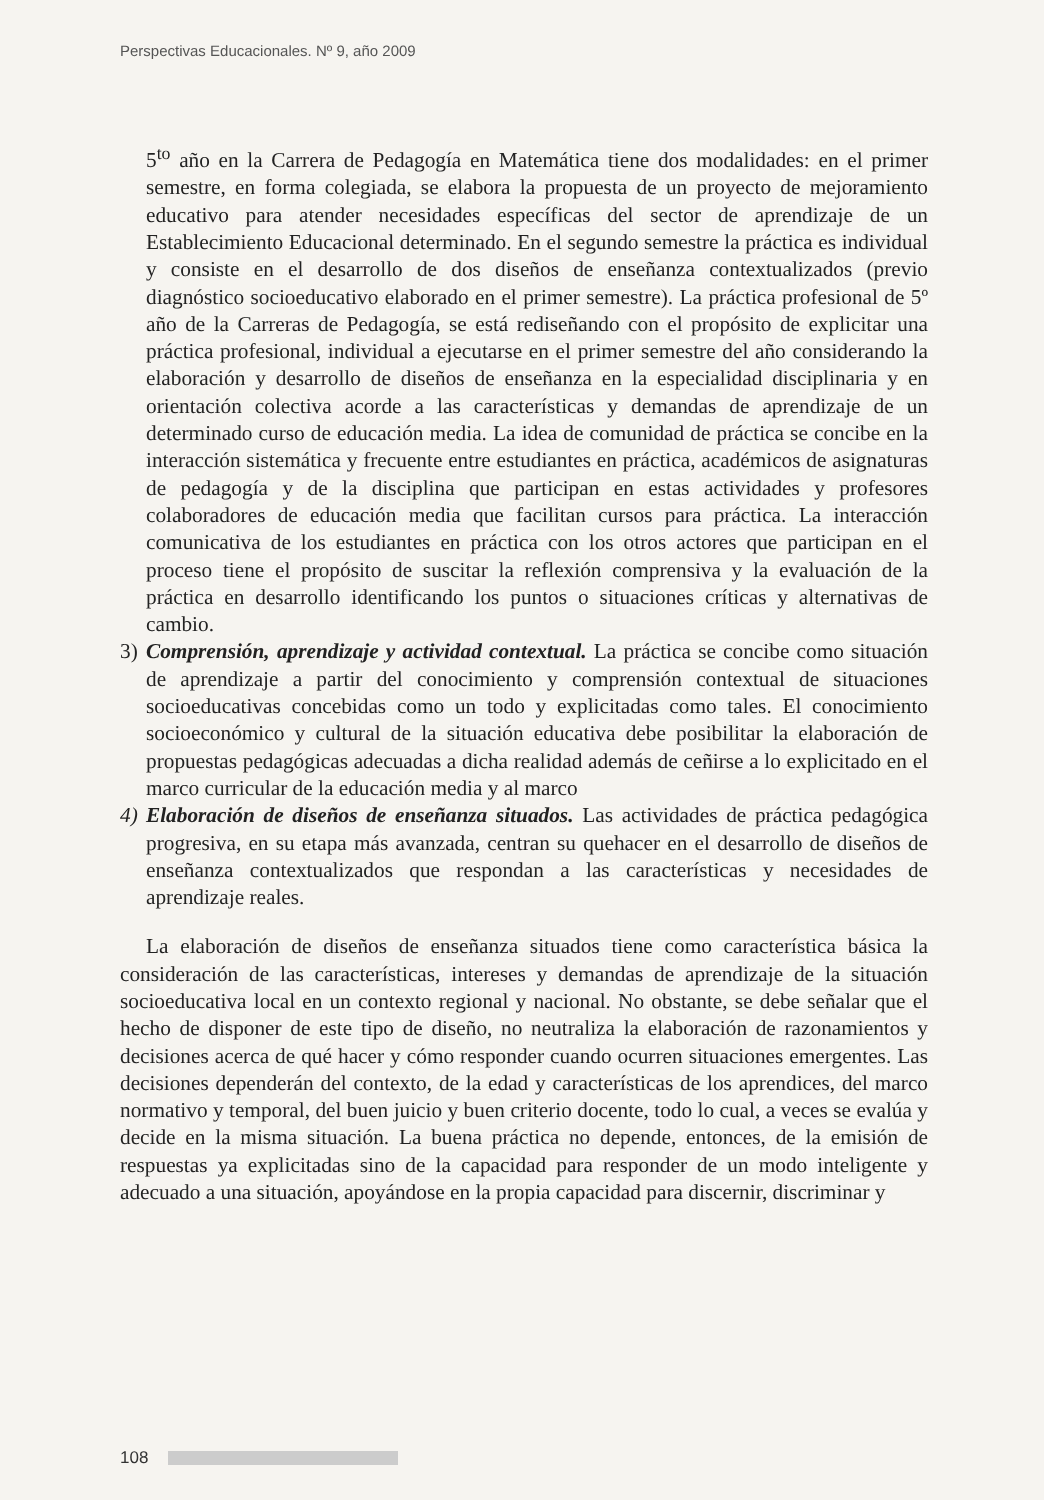Perspectivas Educacionales. Nº 9, año 2009
5<sup>to</sup> año en la Carrera de Pedagogía en Matemática tiene dos modalidades: en el primer semestre, en forma colegiada, se elabora la propuesta de un proyecto de mejoramiento educativo para atender necesidades específicas del sector de aprendizaje de un Establecimiento Educacional determinado. En el segundo semestre la práctica es individual y consiste en el desarrollo de dos diseños de enseñanza contextualizados (previo diagnóstico socioeducativo elaborado en el primer semestre). La práctica profesional de 5º año de la Carreras de Pedagogía, se está rediseñando con el propósito de explicitar una práctica profesional, individual a ejecutarse en el primer semestre del año considerando la elaboración y desarrollo de diseños de enseñanza en la especialidad disciplinaria y en orientación colectiva acorde a las características y demandas de aprendizaje de un determinado curso de educación media. La idea de comunidad de práctica se concibe en la interacción sistemática y frecuente entre estudiantes en práctica, académicos de asignaturas de pedagogía y de la disciplina que participan en estas actividades y profesores colaboradores de educación media que facilitan cursos para práctica. La interacción comunicativa de los estudiantes en práctica con los otros actores que participan en el proceso tiene el propósito de suscitar la reflexión comprensiva y la evaluación de la práctica en desarrollo identificando los puntos o situaciones críticas y alternativas de cambio.
3) Comprensión, aprendizaje y actividad contextual. La práctica se concibe como situación de aprendizaje a partir del conocimiento y comprensión contextual de situaciones socioeducativas concebidas como un todo y explicitadas como tales. El conocimiento socioeconómico y cultural de la situación educativa debe posibilitar la elaboración de propuestas pedagógicas adecuadas a dicha realidad además de ceñirse a lo explicitado en el marco curricular de la educación media y al marco
4) Elaboración de diseños de enseñanza situados. Las actividades de práctica pedagógica progresiva, en su etapa más avanzada, centran su quehacer en el desarrollo de diseños de enseñanza contextualizados que respondan a las características y necesidades de aprendizaje reales.
La elaboración de diseños de enseñanza situados tiene como característica básica la consideración de las características, intereses y demandas de aprendizaje de la situación socioeducativa local en un contexto regional y nacional. No obstante, se debe señalar que el hecho de disponer de este tipo de diseño, no neutraliza la elaboración de razonamientos y decisiones acerca de qué hacer y cómo responder cuando ocurren situaciones emergentes. Las decisiones dependerán del contexto, de la edad y características de los aprendices, del marco normativo y temporal, del buen juicio y buen criterio docente, todo lo cual, a veces se evalúa y decide en la misma situación. La buena práctica no depende, entonces, de la emisión de respuestas ya explicitadas sino de la capacidad para responder de un modo inteligente y adecuado a una situación, apoyándose en la propia capacidad para discernir, discriminar y
108